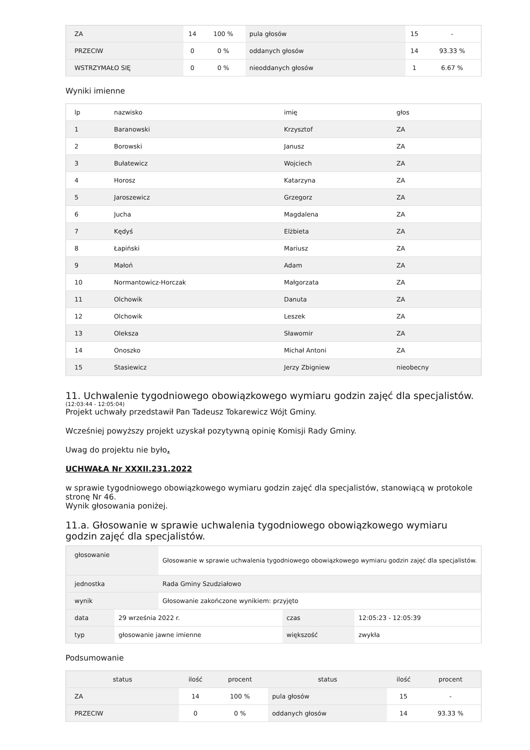| ZA | 14 | 100 % | pula głosów | 15 | - |
| PRZECIW | 0 | 0 % | oddanych głosów | 14 | 93.33 % |
| WSTRZYMAŁO SIĘ | 0 | 0 % | nieoddanych głosów | 1 | 6.67 % |
Wyniki imienne
| lp | nazwisko | imię | głos |
| --- | --- | --- | --- |
| 1 | Baranowski | Krzysztof | ZA |
| 2 | Borowski | Janusz | ZA |
| 3 | Bułatewicz | Wojciech | ZA |
| 4 | Horosz | Katarzyna | ZA |
| 5 | Jaroszewicz | Grzegorz | ZA |
| 6 | Jucha | Magdalena | ZA |
| 7 | Kędyś | Elżbieta | ZA |
| 8 | Łapiński | Mariusz | ZA |
| 9 | Małoń | Adam | ZA |
| 10 | Normantowicz-Horczak | Małgorzata | ZA |
| 11 | Olchowik | Danuta | ZA |
| 12 | Olchowik | Leszek | ZA |
| 13 | Oleksza | Sławomir | ZA |
| 14 | Onoszko | Michał Antoni | ZA |
| 15 | Stasiewicz | Jerzy Zbigniew | nieobecny |
11. Uchwalenie tygodniowego obowiązkowego wymiaru godzin zajęć dla specjalistów.
(12:03:44 - 12:05:04)
Projekt uchwały przedstawił Pan Tadeusz Tokarewicz Wójt Gminy.
Wcześniej powyższy projekt uzyskał pozytywną opinię Komisji Rady Gminy.
Uwag do projektu nie było.
UCHWAŁA Nr XXXII.231.2022
w sprawie tygodniowego obowiązkowego wymiaru godzin zajęć dla specjalistów, stanowiącą w protokole stronę Nr 46.
Wynik głosowania poniżej.
11.a. Głosowanie w sprawie uchwalenia tygodniowego obowiązkowego wymiaru godzin zajęć dla specjalistów.
| głosowanie | Głosowanie w sprawie uchwalenia tygodniowego obowiązkowego wymiaru godzin zajęć dla specjalistów. |
| jednostka | Rada Gminy Szudziałowo |
| wynik | Głosowanie zakończone wynikiem: przyjęto |
| data | 29 września 2022 r. | czas | 12:05:23 - 12:05:39 |
| typ | głosowanie jawne imienne | większość | zwykła |
Podsumowanie
| status | ilość | procent | status | ilość | procent |
| --- | --- | --- | --- | --- | --- |
| ZA | 14 | 100 % | pula głosów | 15 | - |
| PRZECIW | 0 | 0 % | oddanych głosów | 14 | 93.33 % |